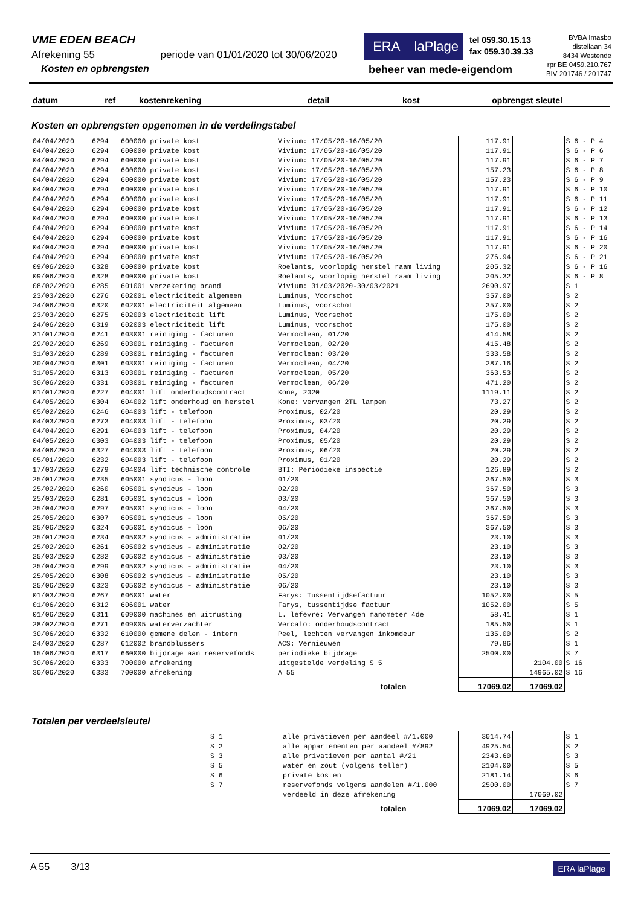VME EDEN BEACH
Afrekening 55 periode van 01/01/2020 tot 30/06/2020
Kosten en opbrengsten
ERA laPlage
tel 059.30.15.13
fax 059.30.39.33
BVBA Imasbo
distellaan 34
8434 Westende
rpr BE 0459.210.767
BIV 201746 / 201747
beheer van mede-eigendom
| datum | ref | kostenrekening | detail | kost | opbrengst | sleutel |
| --- | --- | --- | --- | --- | --- | --- |
Kosten en opbrengsten opgenomen in de verdelingstabel
| 04/04/2020 | 6294 | 600000 private kost | Vivium: 17/05/20-16/05/20 | 117.91 | | S 6 - P 4 |
| 04/04/2020 | 6294 | 600000 private kost | Vivium: 17/05/20-16/05/20 | 117.91 | | S 6 - P 6 |
| 04/04/2020 | 6294 | 600000 private kost | Vivium: 17/05/20-16/05/20 | 117.91 | | S 6 - P 7 |
| 04/04/2020 | 6294 | 600000 private kost | Vivium: 17/05/20-16/05/20 | 157.23 | | S 6 - P 8 |
| 04/04/2020 | 6294 | 600000 private kost | Vivium: 17/05/20-16/05/20 | 157.23 | | S 6 - P 9 |
| 04/04/2020 | 6294 | 600000 private kost | Vivium: 17/05/20-16/05/20 | 117.91 | | S 6 - P 10 |
| 04/04/2020 | 6294 | 600000 private kost | Vivium: 17/05/20-16/05/20 | 117.91 | | S 6 - P 11 |
| 04/04/2020 | 6294 | 600000 private kost | Vivium: 17/05/20-16/05/20 | 117.91 | | S 6 - P 12 |
| 04/04/2020 | 6294 | 600000 private kost | Vivium: 17/05/20-16/05/20 | 117.91 | | S 6 - P 13 |
| 04/04/2020 | 6294 | 600000 private kost | Vivium: 17/05/20-16/05/20 | 117.91 | | S 6 - P 14 |
| 04/04/2020 | 6294 | 600000 private kost | Vivium: 17/05/20-16/05/20 | 117.91 | | S 6 - P 16 |
| 04/04/2020 | 6294 | 600000 private kost | Vivium: 17/05/20-16/05/20 | 117.91 | | S 6 - P 20 |
| 04/04/2020 | 6294 | 600000 private kost | Vivium: 17/05/20-16/05/20 | 276.94 | | S 6 - P 21 |
| 09/06/2020 | 6328 | 600000 private kost | Roelants, voorlopig herstel raam living | 205.32 | | S 6 - P 16 |
| 09/06/2020 | 6328 | 600000 private kost | Roelants, voorlopig herstel raam living | 205.32 | | S 6 - P 8 |
| 08/02/2020 | 6285 | 601001 verzekering brand | Vivium: 31/03/2020-30/03/2021 | 2690.97 | | S 1 |
| 23/03/2020 | 6276 | 602001 electriciteit algemeen | Luminus, Voorschot | 357.00 | | S 2 |
| 24/06/2020 | 6320 | 602001 electriciteit algemeen | Luminus, voorschot | 357.00 | | S 2 |
| 23/03/2020 | 6275 | 602003 electriciteit lift | Luminus, Voorschot | 175.00 | | S 2 |
| 24/06/2020 | 6319 | 602003 electriciteit lift | Luminus, voorschot | 175.00 | | S 2 |
| 31/01/2020 | 6241 | 603001 reiniging - facturen | Vermoclean, 01/20 | 414.58 | | S 2 |
| 29/02/2020 | 6269 | 603001 reiniging - facturen | Vermoclean, 02/20 | 415.48 | | S 2 |
| 31/03/2020 | 6289 | 603001 reiniging - facturen | Vermoclean; 03/20 | 333.58 | | S 2 |
| 30/04/2020 | 6301 | 603001 reiniging - facturen | Vermoclean, 04/20 | 287.16 | | S 2 |
| 31/05/2020 | 6313 | 603001 reiniging - facturen | Vermoclean, 05/20 | 363.53 | | S 2 |
| 30/06/2020 | 6331 | 603001 reiniging - facturen | Vermoclean, 06/20 | 471.20 | | S 2 |
| 01/01/2020 | 6227 | 604001 lift onderhoudscontract | Kone, 2020 | 1119.11 | | S 2 |
| 04/05/2020 | 6304 | 604002 lift onderhoud en herstel | Kone: vervangen 2TL lampen | 73.27 | | S 2 |
| 05/02/2020 | 6246 | 604003 lift - telefoon | Proximus, 02/20 | 20.29 | | S 2 |
| 04/03/2020 | 6273 | 604003 lift - telefoon | Proximus, 03/20 | 20.29 | | S 2 |
| 04/04/2020 | 6291 | 604003 lift - telefoon | Proximus, 04/20 | 20.29 | | S 2 |
| 04/05/2020 | 6303 | 604003 lift - telefoon | Proximus, 05/20 | 20.29 | | S 2 |
| 04/06/2020 | 6327 | 604003 lift - telefoon | Proximus, 06/20 | 20.29 | | S 2 |
| 05/01/2020 | 6232 | 604003 lift - telefoon | Proximus, 01/20 | 20.29 | | S 2 |
| 17/03/2020 | 6279 | 604004 lift technische controle | BTI: Periodieke inspectie | 126.89 | | S 2 |
| 25/01/2020 | 6235 | 605001 syndicus - loon | 01/20 | 367.50 | | S 3 |
| 25/02/2020 | 6260 | 605001 syndicus - loon | 02/20 | 367.50 | | S 3 |
| 25/03/2020 | 6281 | 605001 syndicus - loon | 03/20 | 367.50 | | S 3 |
| 25/04/2020 | 6297 | 605001 syndicus - loon | 04/20 | 367.50 | | S 3 |
| 25/05/2020 | 6307 | 605001 syndicus - loon | 05/20 | 367.50 | | S 3 |
| 25/06/2020 | 6324 | 605001 syndicus - loon | 06/20 | 367.50 | | S 3 |
| 25/01/2020 | 6234 | 605002 syndicus - administratie | 01/20 | 23.10 | | S 3 |
| 25/02/2020 | 6261 | 605002 syndicus - administratie | 02/20 | 23.10 | | S 3 |
| 25/03/2020 | 6282 | 605002 syndicus - administratie | 03/20 | 23.10 | | S 3 |
| 25/04/2020 | 6299 | 605002 syndicus - administratie | 04/20 | 23.10 | | S 3 |
| 25/05/2020 | 6308 | 605002 syndicus - administratie | 05/20 | 23.10 | | S 3 |
| 25/06/2020 | 6323 | 605002 syndicus - administratie | 06/20 | 23.10 | | S 3 |
| 01/03/2020 | 6267 | 606001 water | Farys: Tussentijdsefactuur | 1052.00 | | S 5 |
| 01/06/2020 | 6312 | 606001 water | Farys, tussentijdse factuur | 1052.00 | | S 5 |
| 01/06/2020 | 6311 | 609000 machines en uitrusting | L. lefevre: Vervangen manometer 4de | 58.41 | | S 1 |
| 28/02/2020 | 6271 | 609005 waterverzachter | Vercalo: onderhoudscontract | 185.50 | | S 1 |
| 30/06/2020 | 6332 | 610000 gemene delen - intern | Peel, lechten vervangen inkomdeur | 135.00 | | S 2 |
| 24/03/2020 | 6287 | 612002 brandblussers | ACS: Vernieuwen | 79.86 | | S 1 |
| 15/06/2020 | 6317 | 660000 bijdrage aan reservefonds | periodieke bijdrage | 2500.00 | | S 7 |
| 30/06/2020 | 6333 | 700000 afrekening | uitgestelde verdeling S 5 | | 2104.00 | S 16 |
| 30/06/2020 | 6333 | 700000 afrekening | A 55 | | 14965.02 | S 16 |
| | | | totalen | 17069.02 | 17069.02 | |
Totalen per verdeelsleutel
| | S 1 | alle privatieven per aandeel #/1.000 | 3014.74 | | S 1 |
| | S 2 | alle appartementen per aandeel #/892 | 4925.54 | | S 2 |
| | S 3 | alle privatieven per aantal #/21 | 2343.60 | | S 3 |
| | S 5 | water en zout (volgens teller) | 2104.00 | | S 5 |
| | S 6 | private kosten | 2181.14 | | S 6 |
| | S 7 | reservefonds volgens aandelen #/1.000 | 2500.00 | | S 7 |
| | | verdeeld in deze afrekening | | 17069.02 | |
| | | totalen | 17069.02 | 17069.02 | |
A 55 3/13 ERA laPlage